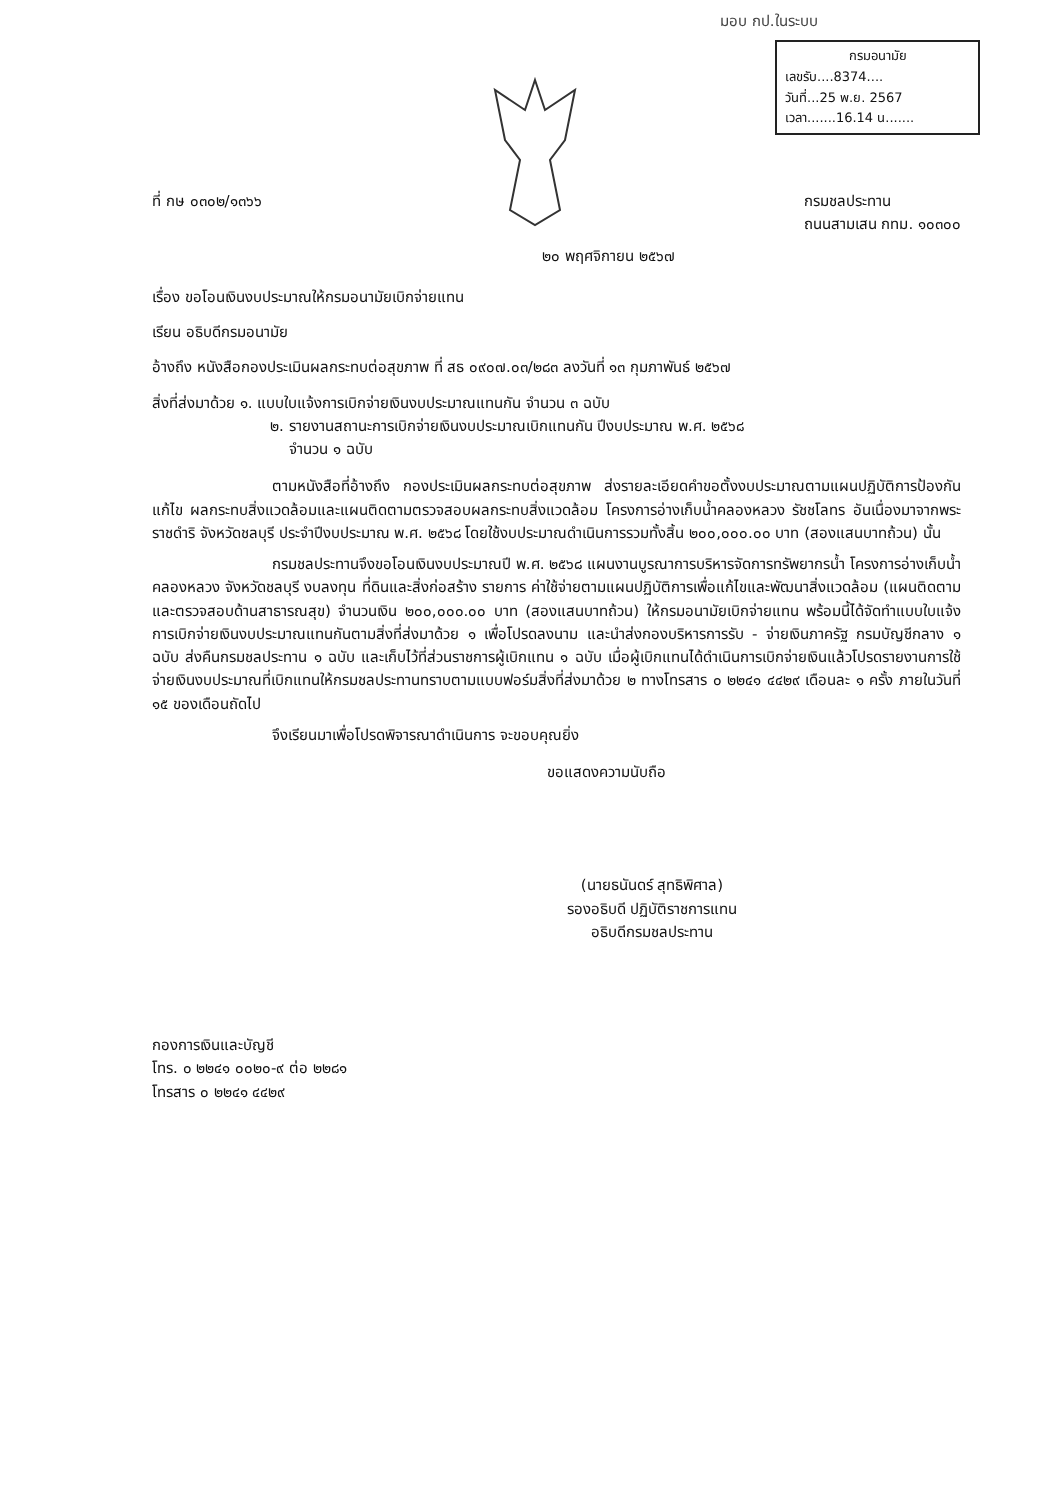มอบ กป.ในระบบ
กรมอนามัย
เลขรับ....8374....
วันที่...25 พ.ย. 2567
เวลา.......16.14 น.......
ที่ กษ ๐๓๐๒/๑๓๖๖ กรมชลประทาน
ถนนสามเสน กทม. ๑๐๓๐๐
๒๐ พฤศจิกายน ๒๕๖๗
เรื่อง ขอโอนเงินงบประมาณให้กรมอนามัยเบิกจ่ายแทน
เรียน อธิบดีกรมอนามัย
อ้างถึง หนังสือกองประเมินผลกระทบต่อสุขภาพ ที่ สธ ๐๙๐๗.๐๓/๒๘๓ ลงวันที่ ๑๓ กุมภาพันธ์ ๒๕๖๗
สิ่งที่ส่งมาด้วย ๑. แบบใบแจ้งการเบิกจ่ายเงินงบประมาณแทนกัน จำนวน ๓ ฉบับ
๒. รายงานสถานะการเบิกจ่ายเงินงบประมาณเบิกแทนกัน ปีงบประมาณ พ.ศ. ๒๕๖๘
จำนวน ๑ ฉบับ
ตามหนังสือที่อ้างถึง กองประเมินผลกระทบต่อสุขภาพ ส่งรายละเอียดคำขอตั้งงบประมาณตามแผนปฏิบัติการป้องกันแก้ไข ผลกระทบสิ่งแวดล้อมและแผนติดตามตรวจสอบผลกระทบสิ่งแวดล้อม โครงการอ่างเก็บน้ำคลองหลวง รัชชโลทร อันเนื่องมาจากพระราชดำริ จังหวัดชลบุรี ประจำปีงบประมาณ พ.ศ. ๒๕๖๘ โดยใช้งบประมาณดำเนินการรวมทั้งสิ้น ๒๐๐,๐๐๐.๐๐ บาท (สองแสนบาทถ้วน) นั้น
กรมชลประทานจึงขอโอนเงินงบประมาณปี พ.ศ. ๒๕๖๘ แผนงานบูรณาการบริหารจัดการทรัพยากรน้ำ โครงการอ่างเก็บน้ำคลองหลวง จังหวัดชลบุรี งบลงทุน ที่ดินและสิ่งก่อสร้าง รายการ ค่าใช้จ่ายตามแผนปฏิบัติการเพื่อแก้ไขและพัฒนาสิ่งแวดล้อม (แผนติดตามและตรวจสอบด้านสาธารณสุข) จำนวนเงิน ๒๐๐,๐๐๐.๐๐ บาท (สองแสนบาทถ้วน) ให้กรมอนามัยเบิกจ่ายแทน พร้อมนี้ได้จัดทำแบบใบแจ้งการเบิกจ่ายเงินงบประมาณแทนกันตามสิ่งที่ส่งมาด้วย ๑ เพื่อโปรดลงนาม และนำส่งกองบริหารการรับ - จ่ายเงินภาครัฐ กรมบัญชีกลาง ๑ ฉบับ ส่งคืนกรมชลประทาน ๑ ฉบับ และเก็บไว้ที่ส่วนราชการผู้เบิกแทน ๑ ฉบับ เมื่อผู้เบิกแทนได้ดำเนินการเบิกจ่ายเงินแล้วโปรดรายงานการใช้จ่ายเงินงบประมาณที่เบิกแทนให้กรมชลประทานทราบตามแบบฟอร์มสิ่งที่ส่งมาด้วย ๒ ทางโทรสาร ๐ ๒๒๔๑ ๔๔๒๙ เดือนละ ๑ ครั้ง ภายในวันที่ ๑๕ ของเดือนถัดไป
จึงเรียนมาเพื่อโปรดพิจารณาดำเนินการ จะขอบคุณยิ่ง
ขอแสดงความนับถือ
(นายธนันดร์ สุทธิพิศาล)
รองอธิบดี ปฏิบัติราชการแทน
อธิบดีกรมชลประทาน
กองการเงินและบัญชี
โทร. ๐ ๒๒๔๑ ๐๐๒๐-๙ ต่อ ๒๒๘๑
โทรสาร ๐ ๒๒๔๑ ๔๔๒๙